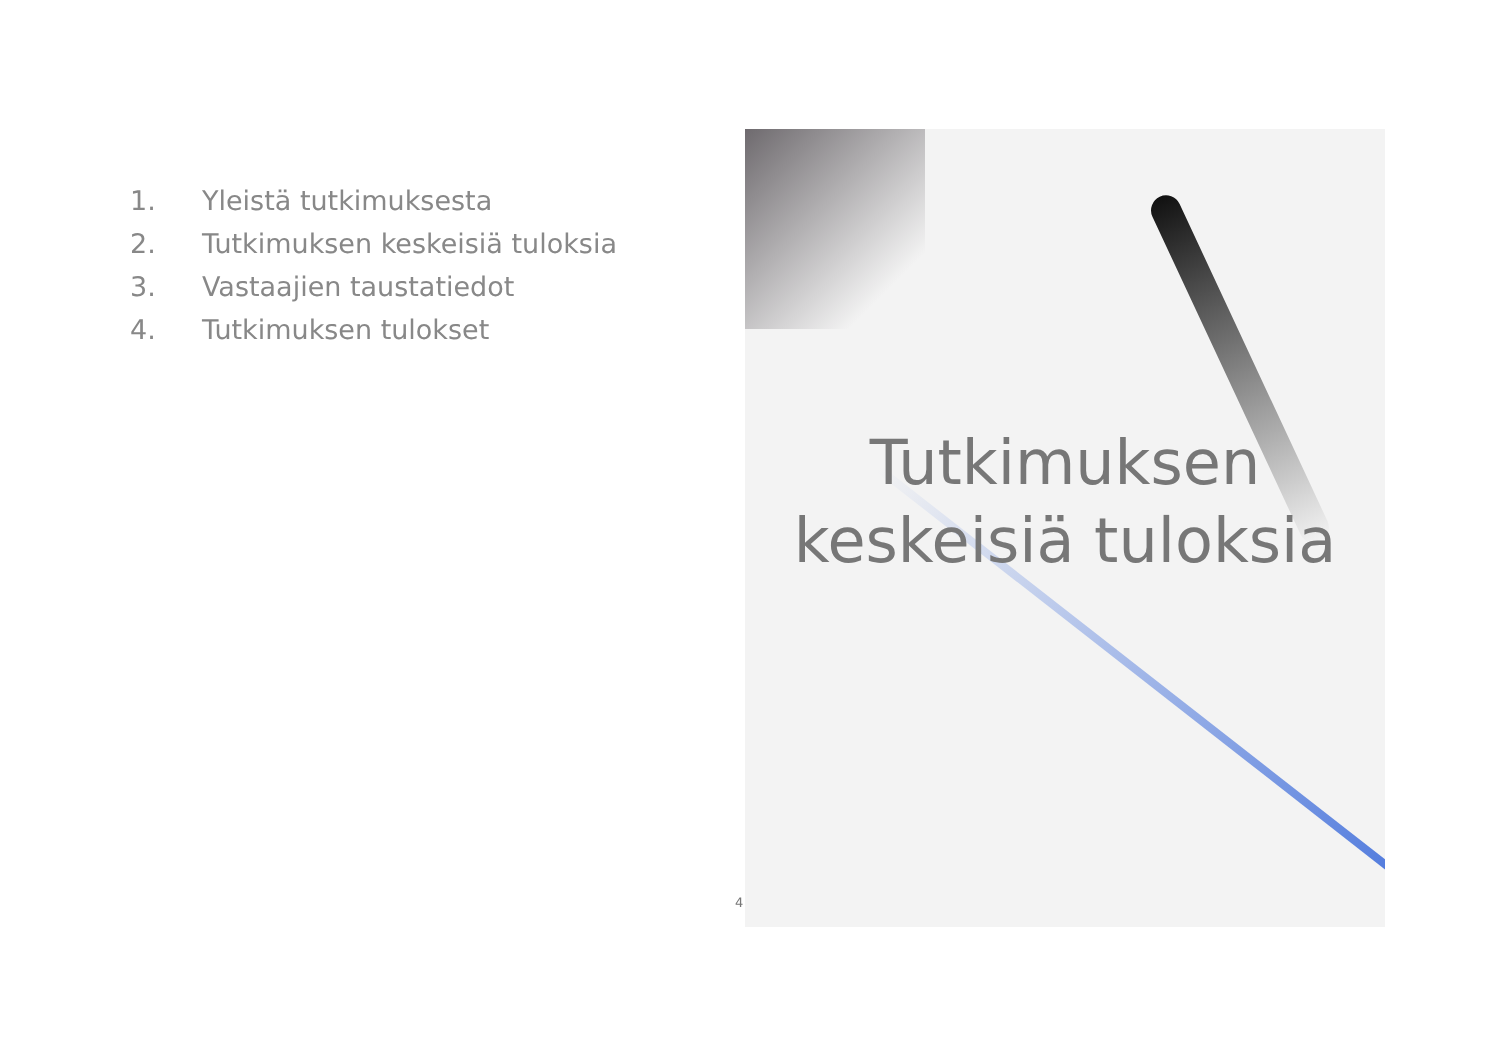1. Yleistä tutkimuksesta
2. Tutkimuksen keskeisiä tuloksia
3. Vastaajien taustatiedot
4. Tutkimuksen tulokset
Tutkimuksen
keskeisiä tuloksia
4